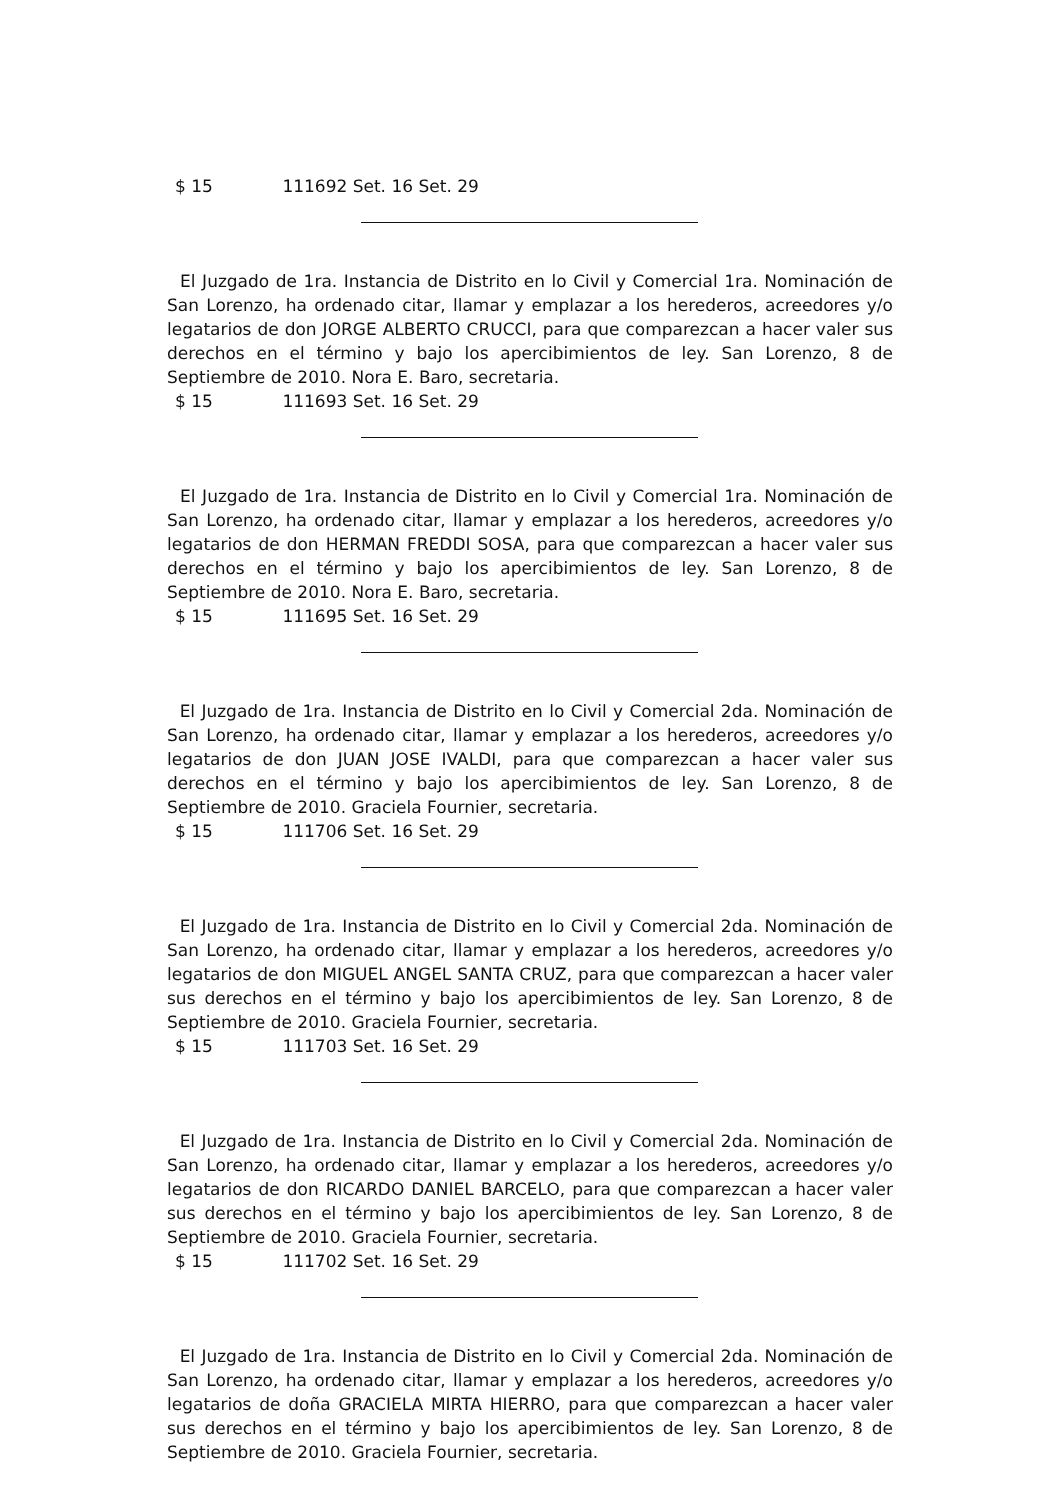$ 15 111692 Set. 16 Set. 29
El Juzgado de 1ra. Instancia de Distrito en lo Civil y Comercial 1ra. Nominación de San Lorenzo, ha ordenado citar, llamar y emplazar a los herederos, acreedores y/o legatarios de don JORGE ALBERTO CRUCCI, para que comparezcan a hacer valer sus derechos en el término y bajo los apercibimientos de ley. San Lorenzo, 8 de Septiembre de 2010. Nora E. Baro, secretaria.
$ 15 111693 Set. 16 Set. 29
El Juzgado de 1ra. Instancia de Distrito en lo Civil y Comercial 1ra. Nominación de San Lorenzo, ha ordenado citar, llamar y emplazar a los herederos, acreedores y/o legatarios de don HERMAN FREDDI SOSA, para que comparezcan a hacer valer sus derechos en el término y bajo los apercibimientos de ley. San Lorenzo, 8 de Septiembre de 2010. Nora E. Baro, secretaria.
$ 15 111695 Set. 16 Set. 29
El Juzgado de 1ra. Instancia de Distrito en lo Civil y Comercial 2da. Nominación de San Lorenzo, ha ordenado citar, llamar y emplazar a los herederos, acreedores y/o legatarios de don JUAN JOSE IVALDI, para que comparezcan a hacer valer sus derechos en el término y bajo los apercibimientos de ley. San Lorenzo, 8 de Septiembre de 2010. Graciela Fournier, secretaria.
$ 15 111706 Set. 16 Set. 29
El Juzgado de 1ra. Instancia de Distrito en lo Civil y Comercial 2da. Nominación de San Lorenzo, ha ordenado citar, llamar y emplazar a los herederos, acreedores y/o legatarios de don MIGUEL ANGEL SANTA CRUZ, para que comparezcan a hacer valer sus derechos en el término y bajo los apercibimientos de ley. San Lorenzo, 8 de Septiembre de 2010. Graciela Fournier, secretaria.
$ 15 111703 Set. 16 Set. 29
El Juzgado de 1ra. Instancia de Distrito en lo Civil y Comercial 2da. Nominación de San Lorenzo, ha ordenado citar, llamar y emplazar a los herederos, acreedores y/o legatarios de don RICARDO DANIEL BARCELO, para que comparezcan a hacer valer sus derechos en el término y bajo los apercibimientos de ley. San Lorenzo, 8 de Septiembre de 2010. Graciela Fournier, secretaria.
$ 15 111702 Set. 16 Set. 29
El Juzgado de 1ra. Instancia de Distrito en lo Civil y Comercial 2da. Nominación de San Lorenzo, ha ordenado citar, llamar y emplazar a los herederos, acreedores y/o legatarios de doña GRACIELA MIRTA HIERRO, para que comparezcan a hacer valer sus derechos en el término y bajo los apercibimientos de ley. San Lorenzo, 8 de Septiembre de 2010. Graciela Fournier, secretaria.